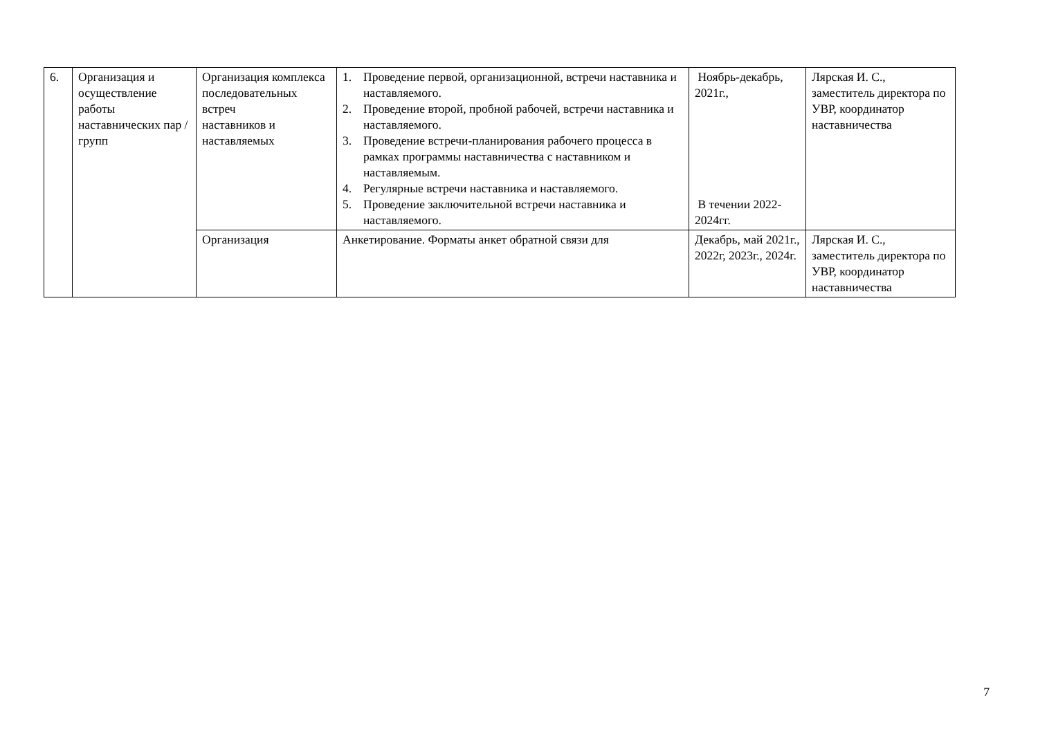| 6. | Организация и осуществление работы наставнических пар / групп | Организация комплекса последовательных встреч наставников и наставляемых | 1. Проведение первой, организационной, встречи наставника и наставляемого. 2. Проведение второй, пробной рабочей, встречи наставника и наставляемого. 3. Проведение встречи-планирования рабочего процесса в рамках программы наставничества с наставником и наставляемым. 4. Регулярные встречи наставника и наставляемого. 5. Проведение заключительной встречи наставника и наставляемого. | Ноябрь-декабрь, 2021г., В течении 2022-2024гг. | Лярская И. С., заместитель директора по УВР, координатор наставничества |
| | | Организация | Анкетирование. Форматы анкет обратной связи для | Декабрь, май 2021г., 2022г, 2023г., 2024г. | Лярская И. С., заместитель директора по УВР, координатор наставничества |
7